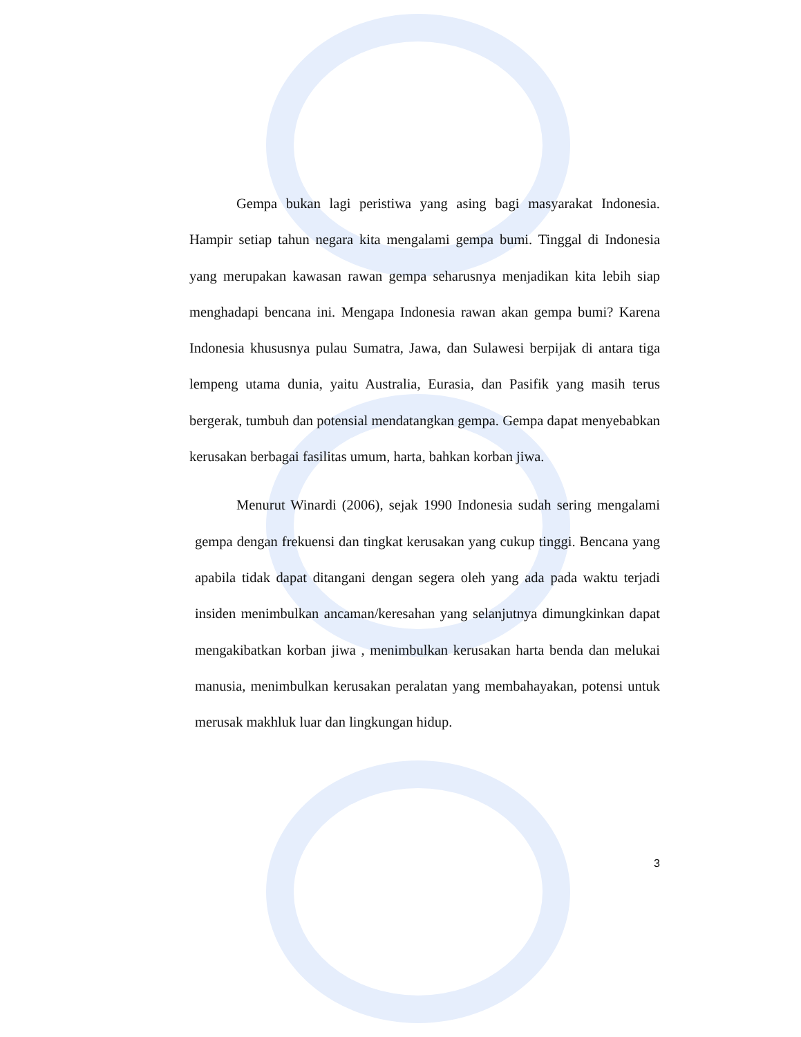Gempa bukan lagi peristiwa yang asing bagi masyarakat Indonesia. Hampir setiap tahun negara kita mengalami gempa bumi. Tinggal di Indonesia yang merupakan kawasan rawan gempa seharusnya menjadikan kita lebih siap menghadapi bencana ini. Mengapa Indonesia rawan akan gempa bumi? Karena Indonesia khususnya pulau Sumatra, Jawa, dan Sulawesi berpijak di antara tiga lempeng utama dunia, yaitu Australia, Eurasia, dan Pasifik yang masih terus bergerak, tumbuh dan potensial mendatangkan gempa. Gempa dapat menyebabkan kerusakan berbagai fasilitas umum, harta, bahkan korban jiwa.
Menurut Winardi (2006), sejak 1990 Indonesia sudah sering mengalami gempa dengan frekuensi dan tingkat kerusakan yang cukup tinggi. Bencana yang apabila tidak dapat ditangani dengan segera oleh yang ada pada waktu terjadi insiden menimbulkan ancaman/keresahan yang selanjutnya dimungkinkan dapat mengakibatkan korban jiwa , menimbulkan kerusakan harta benda dan melukai manusia, menimbulkan kerusakan peralatan yang membahayakan, potensi untuk merusak makhluk luar dan lingkungan hidup.
3